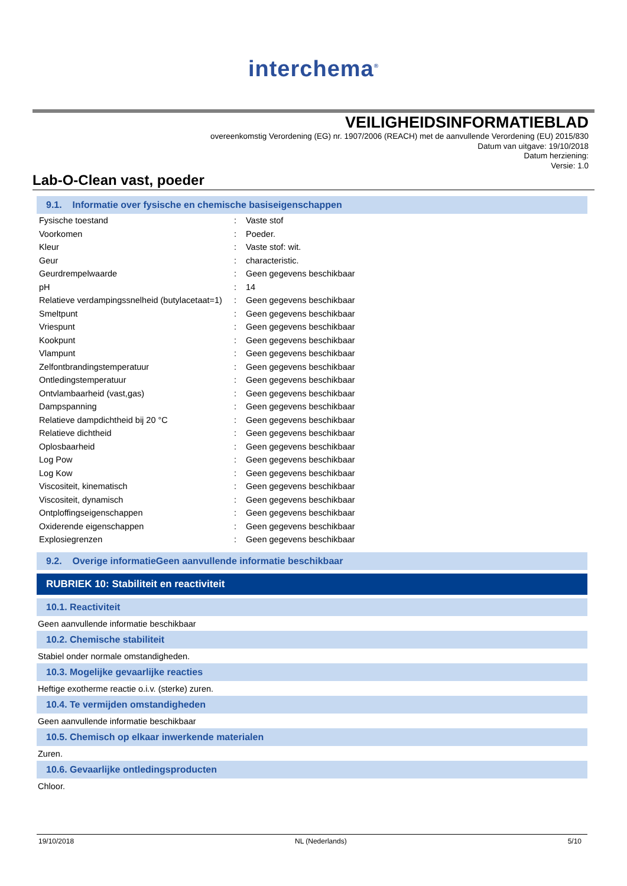interchema<sup>®</sup>
VEILIGHEIDSINFORMATIEBLAD
overeenkomstig Verordening (EG) nr. 1907/2006 (REACH) met de aanvullende Verordening (EU) 2015/830
Datum van uitgave: 19/10/2018
Datum herziening:
Versie: 1.0
Lab-O-Clean vast, poeder
9.1. Informatie over fysische en chemische basiseigenschappen
| Fysische toestand | : | Vaste stof |
| Voorkomen | : | Poeder. |
| Kleur | : | Vaste stof: wit. |
| Geur | : | characteristic. |
| Geurdrempelwaarde | : | Geen gegevens beschikbaar |
| pH | : | 14 |
| Relatieve verdampingssnelheid (butylacetaat=1) | : | Geen gegevens beschikbaar |
| Smeltpunt | : | Geen gegevens beschikbaar |
| Vriespunt | : | Geen gegevens beschikbaar |
| Kookpunt | : | Geen gegevens beschikbaar |
| Vlampunt | : | Geen gegevens beschikbaar |
| Zelfontbrandingstemperatuur | : | Geen gegevens beschikbaar |
| Ontledingstemperatuur | : | Geen gegevens beschikbaar |
| Ontvlambaarheid (vast,gas) | : | Geen gegevens beschikbaar |
| Dampspanning | : | Geen gegevens beschikbaar |
| Relatieve dampdichtheid bij 20 °C | : | Geen gegevens beschikbaar |
| Relatieve dichtheid | : | Geen gegevens beschikbaar |
| Oplosbaarheid | : | Geen gegevens beschikbaar |
| Log Pow | : | Geen gegevens beschikbaar |
| Log Kow | : | Geen gegevens beschikbaar |
| Viscositeit, kinematisch | : | Geen gegevens beschikbaar |
| Viscositeit, dynamisch | : | Geen gegevens beschikbaar |
| Ontploffingseigenschappen | : | Geen gegevens beschikbaar |
| Oxiderende eigenschappen | : | Geen gegevens beschikbaar |
| Explosiegrenzen | : | Geen gegevens beschikbaar |
9.2. Overige informatieGeen aanvullende informatie beschikbaar
RUBRIEK 10: Stabiliteit en reactiviteit
10.1. Reactiviteit
Geen aanvullende informatie beschikbaar
10.2. Chemische stabiliteit
Stabiel onder normale omstandigheden.
10.3. Mogelijke gevaarlijke reacties
Heftige exotherme reactie o.i.v. (sterke) zuren.
10.4. Te vermijden omstandigheden
Geen aanvullende informatie beschikbaar
10.5. Chemisch op elkaar inwerkende materialen
Zuren.
10.6. Gevaarlijke ontledingsproducten
Chloor.
19/10/2018 NL (Nederlands) 5/10